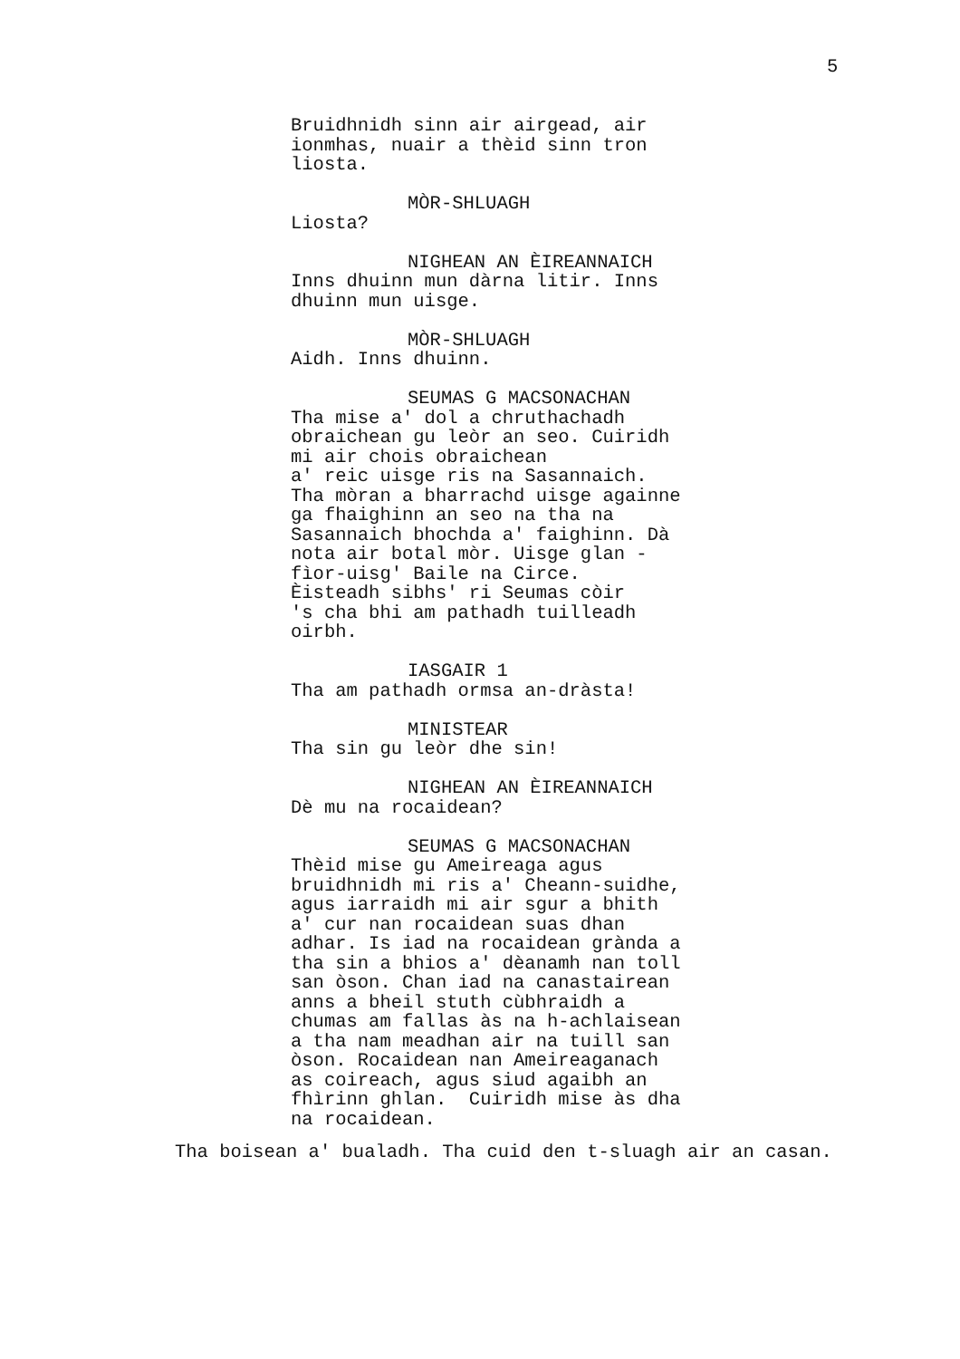5
Bruidhnidh sinn air airgead, air ionmhas, nuair a thèid sinn tron liosta.
MÒR-SHLUAGH Liosta?
NIGHEAN AN ÈIREANNAICH Inns dhuinn mun dàrna litir. Inns dhuinn mun uisge.
MÒR-SHLUAGH Aidh. Inns dhuinn.
SEUMAS G MACSONACHAN Tha mise a' dol a chruthachadh obraichean gu leòr an seo. Cuiridh mi air chois obraichean a' reic uisge ris na Sasannaich. Tha mòran a bharrachd uisge againne ga fhaighinn an seo na tha na Sasannaich bhochda a' faighinn. Dà nota air botal mòr. Uisge glan - fìor-uisg' Baile na Circe. Èisteadh sibhs' ri Seumas còir 's cha bhi am pathadh tuilleadh oirbh.
IASGAIR 1 Tha am pathadh ormsa an-dràsta!
MINISTEAR Tha sin gu leòr dhe sin!
NIGHEAN AN ÈIREANNAICH Dè mu na rocaidean?
SEUMAS G MACSONACHAN Thèid mise gu Ameireaga agus bruidhnidh mi ris a' Cheann-suidhe, agus iarraidh mi air sgur a bhith a' cur nan rocaidean suas dhan adhar. Is iad na rocaidean grànda a tha sin a bhios a' dèanamh nan toll san òson. Chan iad na canastairean anns a bheil stuth cùbhraidh a chumas am fallas às na h-achlaisean a tha nam meadhan air na tuill san òson. Rocaidean nan Ameireaganach as coireach, agus siud agaibh an fhìrinn ghlan. Cuiridh mise às dha na rocaidean.
Tha boisean a' bualadh. Tha cuid den t-sluagh air an casan.